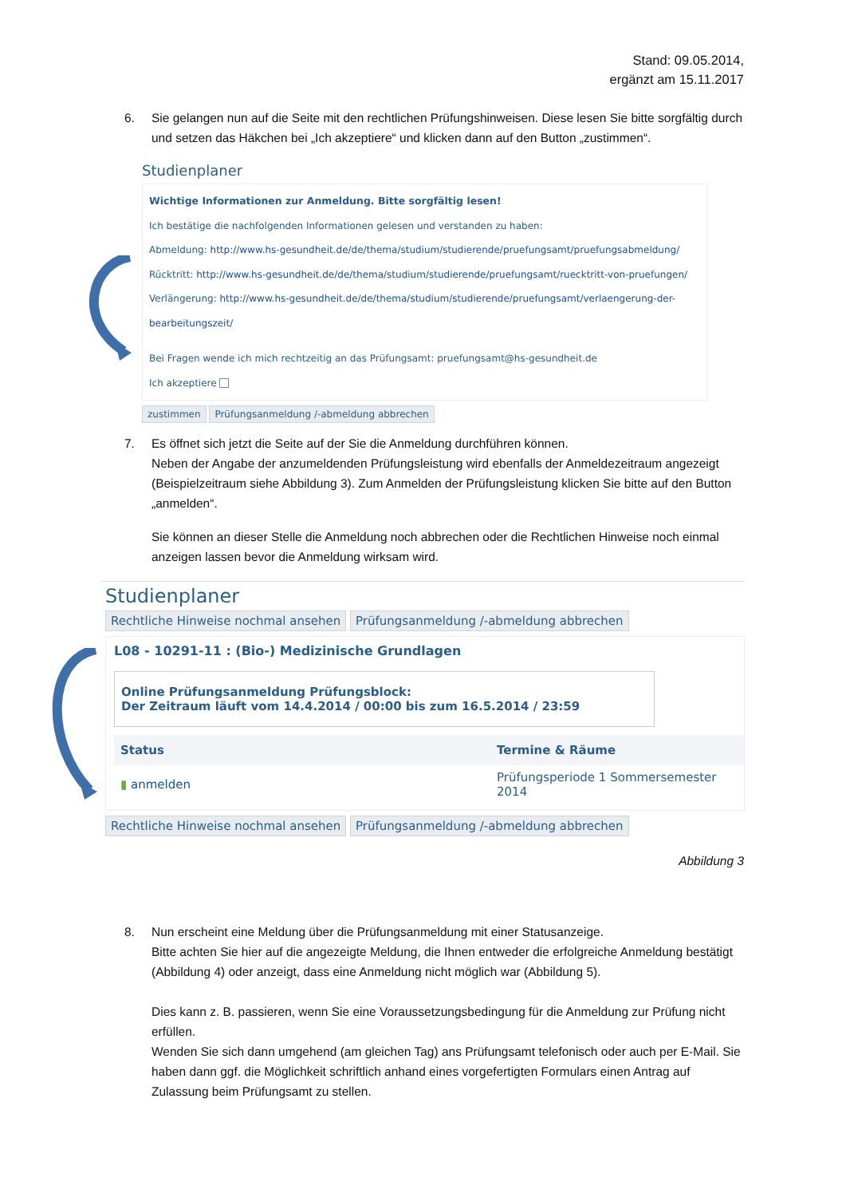Stand: 09.05.2014,
ergänzt am 15.11.2017
6.
Sie gelangen nun auf die Seite mit den rechtlichen Prüfungshinweisen. Diese lesen Sie bitte sorgfältig durch und setzen das Häkchen bei „Ich akzeptiere“ und klicken dann auf den Button „zustimmen“.
Studienplaner
Wichtige Informationen zur Anmeldung. Bitte sorgfältig lesen!
Ich bestätige die nachfolgenden Informationen gelesen und verstanden zu haben:
Abmeldung: http://www.hs-gesundheit.de/de/thema/studium/studierende/pruefungsamt/pruefungsabmeldung/
Rücktritt: http://www.hs-gesundheit.de/de/thema/studium/studierende/pruefungsamt/ruecktritt-von-pruefungen/
Verlängerung: http://www.hs-gesundheit.de/de/thema/studium/studierende/pruefungsamt/verlaengerung-der-bearbeitungszeit/
Bei Fragen wende ich mich rechtzeitig an das Prüfungsamt: pruefungsamt@hs-gesundheit.de
Ich akzeptiere
zustimmen Prüfungsanmeldung /-abmeldung abbrechen
7.
Es öffnet sich jetzt die Seite auf der Sie die Anmeldung durchführen können.
Neben der Angabe der anzumeldenden Prüfungsleistung wird ebenfalls der Anmeldezeitraum angezeigt (Beispielzeitraum siehe Abbildung 3). Zum Anmelden der Prüfungsleistung klicken Sie bitte auf den Button „anmelden“.
Sie können an dieser Stelle die Anmeldung noch abbrechen oder die Rechtlichen Hinweise noch einmal anzeigen lassen bevor die Anmeldung wirksam wird.
Studienplaner
Rechtliche Hinweise nochmal ansehen Prüfungsanmeldung /-abmeldung abbrechen
L08 - 10291-11 : (Bio-) Medizinische Grundlagen
Online Prüfungsanmeldung Prüfungsblock:
Der Zeitraum läuft vom 14.4.2014 / 00:00 bis zum 16.5.2014 / 23:59
| Status | Termine & Räume |
| --- | --- |
| ▮ anmelden | Prüfungsperiode 1 Sommersemester 2014 |
Rechtliche Hinweise nochmal ansehen Prüfungsanmeldung /-abmeldung abbrechen
Abbildung 3
8.
Nun erscheint eine Meldung über die Prüfungsanmeldung mit einer Statusanzeige.
Bitte achten Sie hier auf die angezeigte Meldung, die Ihnen entweder die erfolgreiche Anmeldung bestätigt (Abbildung 4) oder anzeigt, dass eine Anmeldung nicht möglich war (Abbildung 5).
Dies kann z. B. passieren, wenn Sie eine Voraussetzungsbedingung für die Anmeldung zur Prüfung nicht erfüllen.
Wenden Sie sich dann umgehend (am gleichen Tag) ans Prüfungsamt telefonisch oder auch per E-Mail. Sie haben dann ggf. die Möglichkeit schriftlich anhand eines vorgefertigten Formulars einen Antrag auf Zulassung beim Prüfungsamt zu stellen.